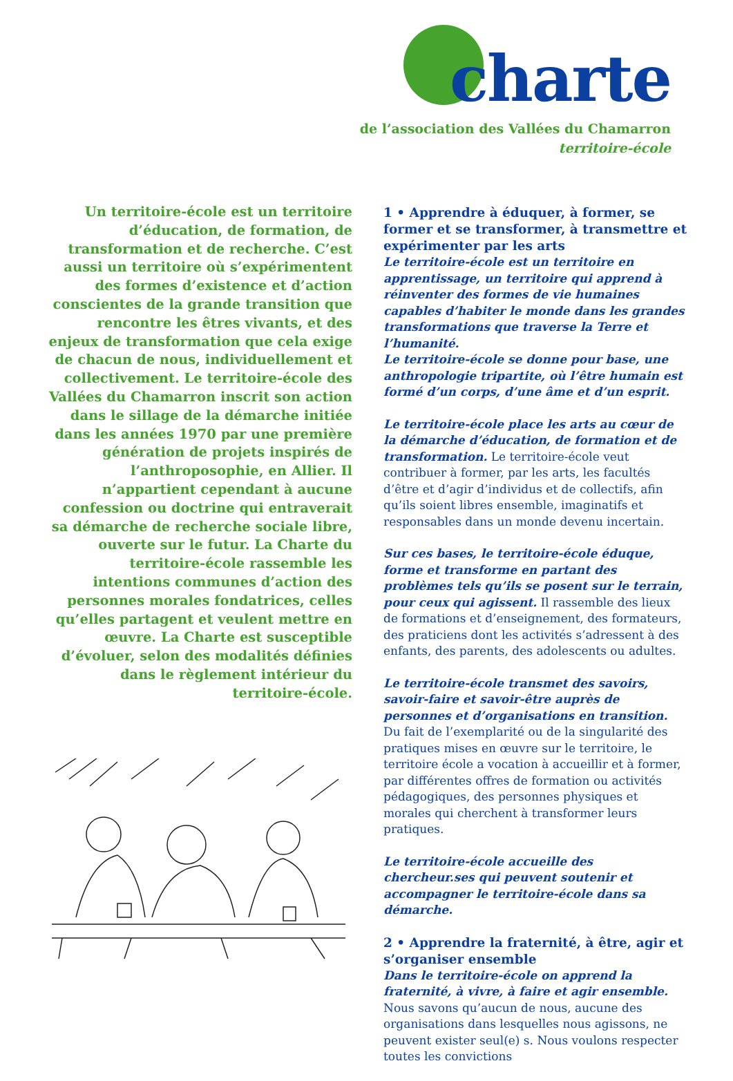charte
de l’association des Vallées du Chamarron
territoire-école
Un territoire-école est un territoire d’éducation, de formation, de transformation et de recherche. C’est aussi un territoire où s’expérimentent des formes d’existence et d’action conscientes de la grande transition que rencontre les êtres vivants, et des enjeux de transformation que cela exige de chacun de nous, individuellement et collectivement. Le territoire-école des Vallées du Chamarron inscrit son action dans le sillage de la démarche initiée dans les années 1970 par une première génération de projets inspirés de l’anthroposophie, en Allier. Il n’appartient cependant à aucune confession ou doctrine qui entraverait sa démarche de recherche sociale libre, ouverte sur le futur. La Charte du territoire-école rassemble les intentions communes d’action des personnes morales fondatrices, celles qu’elles partagent et veulent mettre en œuvre. La Charte est susceptible d’évoluer, selon des modalités définies dans le règlement intérieur du territoire-école.
1 • Apprendre à éduquer, à former, se former et se transformer, à transmettre et expéri­menter par les arts
Le territoire-école est un territoire en apprentis­sage, un territoire qui apprend à réinventer des formes de vie humaines capables d’habiter le monde dans les grandes transformations que traverse la Terre et l’humanité.
Le territoire-école se donne pour base, une anthro­pologie tripartite, où l’être humain est formé d’un corps, d’une âme et d’un esprit.
Le territoire-école place les arts au cœur de la démarche d’éducation, de formation et de trans­formation. Le territoire-école veut contribuer à former, par les arts, les facultés d’être et d’agir d’in­dividus et de collectifs, afin qu’ils soient libres en­semble, imaginatifs et responsables dans un monde devenu incertain.
Sur ces bases, le territoire-école éduque, forme et transforme en partant des problèmes tels qu’ils se posent sur le terrain, pour ceux qui agissent. Il ras­semble des lieux de formations et d’enseignement, des formateurs, des praticiens dont les activités s’adressent à des enfants, des parents, des adoles­cents ou adultes.
Le territoire-école transmet des savoirs, savoir-faire et savoir-être auprès de personnes et d’organisa­tions en transition. Du fait de l’exemplarité ou de la singularité des pratiques mises en œuvre sur le territoire, le territoire école a vocation à accueillir et à former, par différentes offres de formation ou activités pédagogiques, des personnes physiques et morales qui cherchent à transformer leurs pratiques.
Le territoire-école accueille des chercheur.ses qui peuvent soutenir et accompagner le territoire-école dans sa démarche.
2 • Apprendre la fraternité, à être, agir et s’organiser ensemble
Dans le territoire-école on apprend la fraterni­té, à vivre, à faire et agir ensemble. Nous savons qu’aucun de nous, aucune des organisations dans lesquelles nous agissons, ne peuvent exister seul(e) s. Nous voulons respecter toutes les convictions